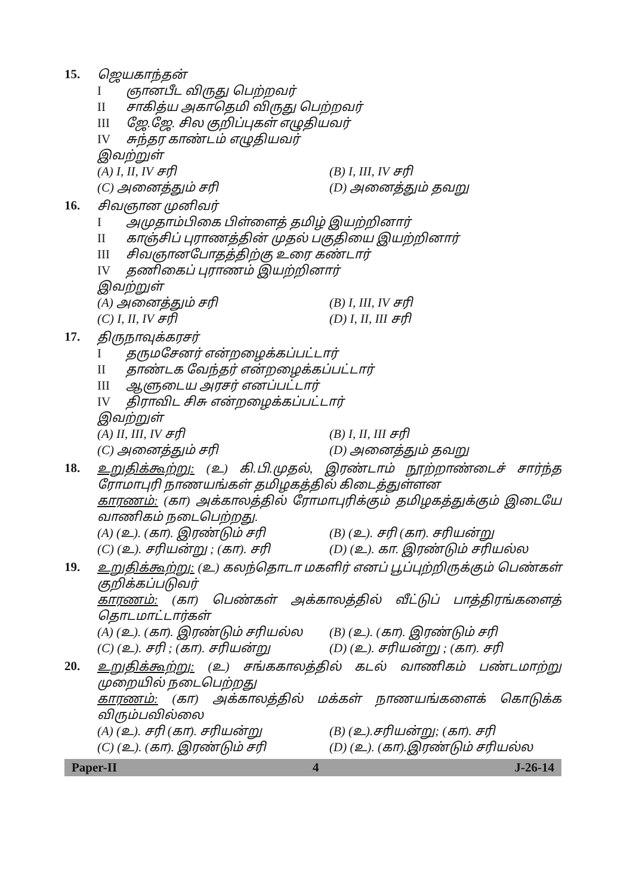15.
ஜெயகாந்தன்
Iஞானபீட விருது பெற்றவர்
II சாகித்ய அகாதெமி விருது பெற்றவர்
III ஜே.ஜே. சில குறிப்புகள் எழுதியவர்
IV சுந்தர காண்டம் எழுதியவர்
இவற்றுள்
(A) I, II, IV சரி (B) I, III, IV சரி
(C) அனைத்தும் சரி (D) அனைத்தும் தவறு
16.
சிவஞான முனிவர்
Iஅமுதாம்பிகை பிள்ளைத் தமிழ் இயற்றினார்
II காஞ்சிப் புராணத்தின் முதல் பகுதியை இயற்றினார்
III சிவஞானபோதத்திற்கு உரை கண்டார்
IV தணிகைப் புராணம் இயற்றினார்
இவற்றுள்
(A) அனைத்தும் சரி (B) I, III, IV சரி
(C) I, II, IV சரி (D) I, II, III சரி
17.
திருநாவுக்கரசர்
Iதருமசேனர் என்றழைக்கப்பட்டார்
II தாண்டக வேந்தர் என்றழைக்கப்பட்டார்
III ஆளுடைய அரசர் எனப்பட்டார்
IV திராவிட சிசு என்றழைக்கப்பட்டார்
இவற்றுள்
(A) II, III, IV சரி (B) I, II, III சரி
(C) அனைத்தும் சரி (D) அனைத்தும் தவறு
18.
உறுதிக்கூற்று: (உ) கி.பி.முதல், இரண்டாம் நூற்றாண்டைச் சார்ந்த ரோமாபுரி நாணயங்கள் தமிழகத்தில் கிடைத்துள்ளன
காரணம்: (கா) அக்காலத்தில் ரோமாபுரிக்கும் தமிழகத்துக்கும் இடையே வாணிகம் நடைபெற்றது.
(A) (உ). (கா). இரண்டும் சரி (B) (உ). சரி (கா). சரியன்று
(C) (உ). சரியன்று ; (கா). சரி (D) (உ). கா. இரண்டும் சரியல்ல
19.
உறுதிக்கூற்று: (உ) கலந்தொடா மகளிர் எனப் பூப்புற்றிருக்கும் பெண்கள் குறிக்கப்படுவர்
காரணம்: (கா) பெண்கள் அக்காலத்தில் வீட்டுப் பாத்திரங்களைத் தொடமாட்டார்கள்
(A) (உ). (கா). இரண்டும் சரியல்ல
(B) (உ). (கா). இரண்டும் சரி
(C) (உ). சரி ; (கா). சரியன்று (D) (உ). சரியன்று ; (கா). சரி
20.
உறுதிக்கூற்று: (உ) சங்ககாலத்தில் கடல் வாணிகம் பண்டமாற்று முறையில் நடைபெற்றது
காரணம்: (கா) அக்காலத்தில் மக்கள் நாணயங்களைக் கொடுக்க விரும்பவில்லை
(A) (உ). சரி (கா). சரியன்று (B) (உ).சரியன்று; (கா). சரி
(C) (உ). (கா). இரண்டும் சரி (D) (உ). (கா).இரண்டும் சரியல்ல
Paper-II 4 J-26-14